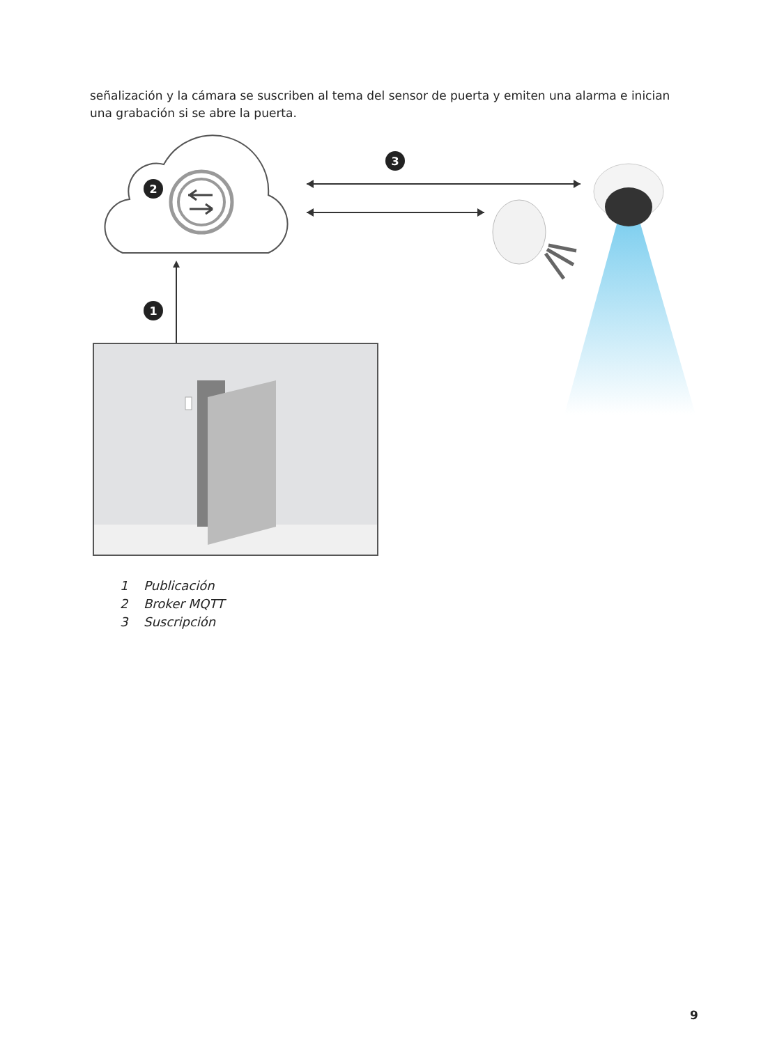señalización y la cámara se suscriben al tema del sensor de puerta y emiten una alarma e inician una grabación si se abre la puerta.
2
3
1
1 Publicación
2 Broker MQTT
3 Suscripción
9